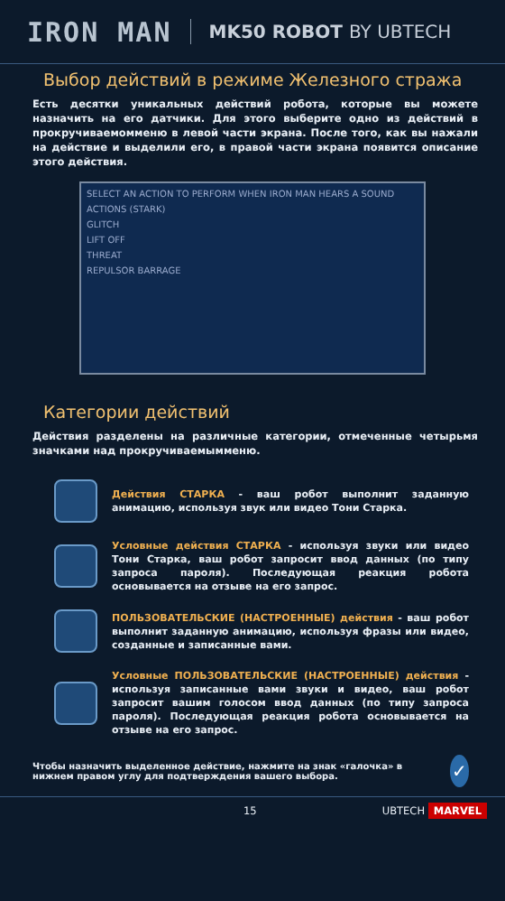IRON MAN
MK50 ROBOT BY UBTECH
Выбор действий в режиме Железного стража
Есть десятки уникальных действий робота, которые вы можете назначить на его датчики. Для этого выберите одно из действий в прокручиваемомменю в левой части экрана. После того, как вы нажали на действие и выделили его, в правой части экрана появится описание этого действия.
SELECT AN ACTION TO PERFORM WHEN IRON MAN HEARS A SOUND
ACTIONS (STARK)
GLITCH
LIFT OFF
THREAT
REPULSOR BARRAGE
Категории действий
Действия разделены на различные категории, отмеченные четырьмя значками над прокручиваемымменю.
Действия СТАРКА - ваш робот выполнит заданную анимацию, используя звук или видео Тони Старка.
Условные действия СТАРКА - используя звуки или видео Тони Старка, ваш робот запросит ввод данных (по типу запроса пароля). Последующая реакция робота основывается на отзыве на его запрос.
ПОЛЬЗОВАТЕЛЬСКИЕ (НАСТРОЕННЫЕ) действия - ваш робот выполнит заданную анимацию, используя фразы или видео, созданные и записанные вами.
Условные ПОЛЬЗОВАТЕЛЬСКИЕ (НАСТРОЕННЫЕ) действия - используя записанные вами звуки и видео, ваш робот запросит вашим голосом ввод данных (по типу запроса пароля). Последующая реакция робота основывается на отзыве на его запрос.
Чтобы назначить выделенное действие, нажмите на знак «галочка» в нижнем правом углу для подтверждения вашего выбора.
✓
15 UBTECH MARVEL